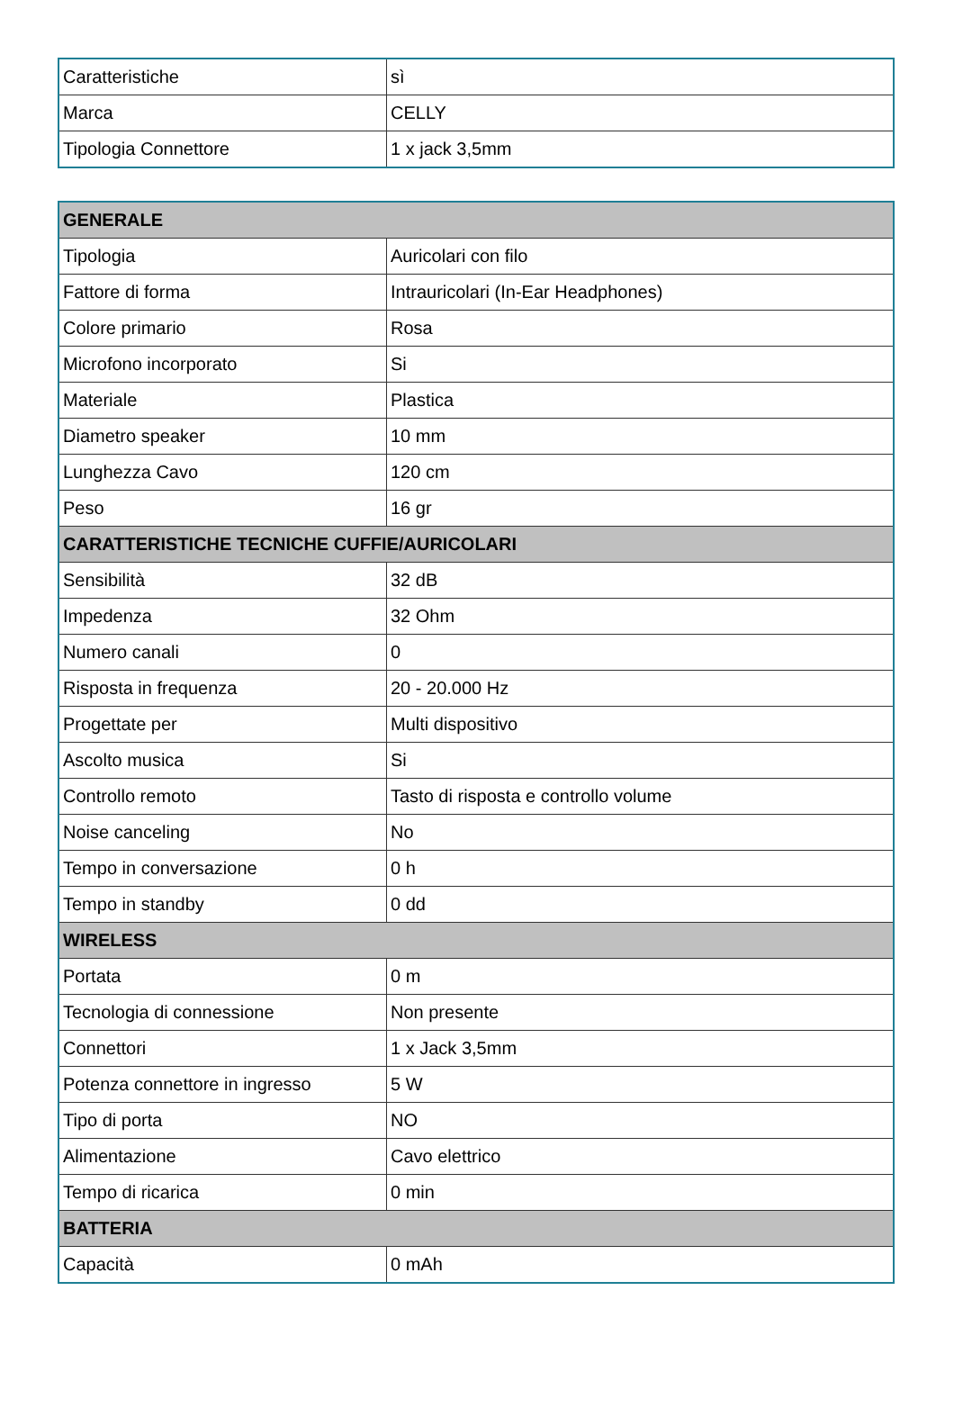| Caratteristiche | sì |
| Marca | CELLY |
| Tipologia Connettore | 1 x jack 3,5mm |
| GENERALE | |
| --- | --- |
| Tipologia | Auricolari con filo |
| Fattore di forma | Intrauricolari (In-Ear Headphones) |
| Colore primario | Rosa |
| Microfono incorporato | Si |
| Materiale | Plastica |
| Diametro speaker | 10 mm |
| Lunghezza Cavo | 120 cm |
| Peso | 16 gr |
| CARATTERISTICHE TECNICHE CUFFIE/AURICOLARI | |
| Sensibilità | 32 dB |
| Impedenza | 32 Ohm |
| Numero canali | 0 |
| Risposta in frequenza | 20 - 20.000 Hz |
| Progettate per | Multi dispositivo |
| Ascolto musica | Si |
| Controllo remoto | Tasto di risposta e controllo volume |
| Noise canceling | No |
| Tempo in conversazione | 0 h |
| Tempo in standby | 0 dd |
| WIRELESS | |
| Portata | 0 m |
| Tecnologia di connessione | Non presente |
| Connettori | 1 x Jack 3,5mm |
| Potenza connettore in ingresso | 5 W |
| Tipo di porta | NO |
| Alimentazione | Cavo elettrico |
| Tempo di ricarica | 0 min |
| BATTERIA | |
| Capacità | 0 mAh |